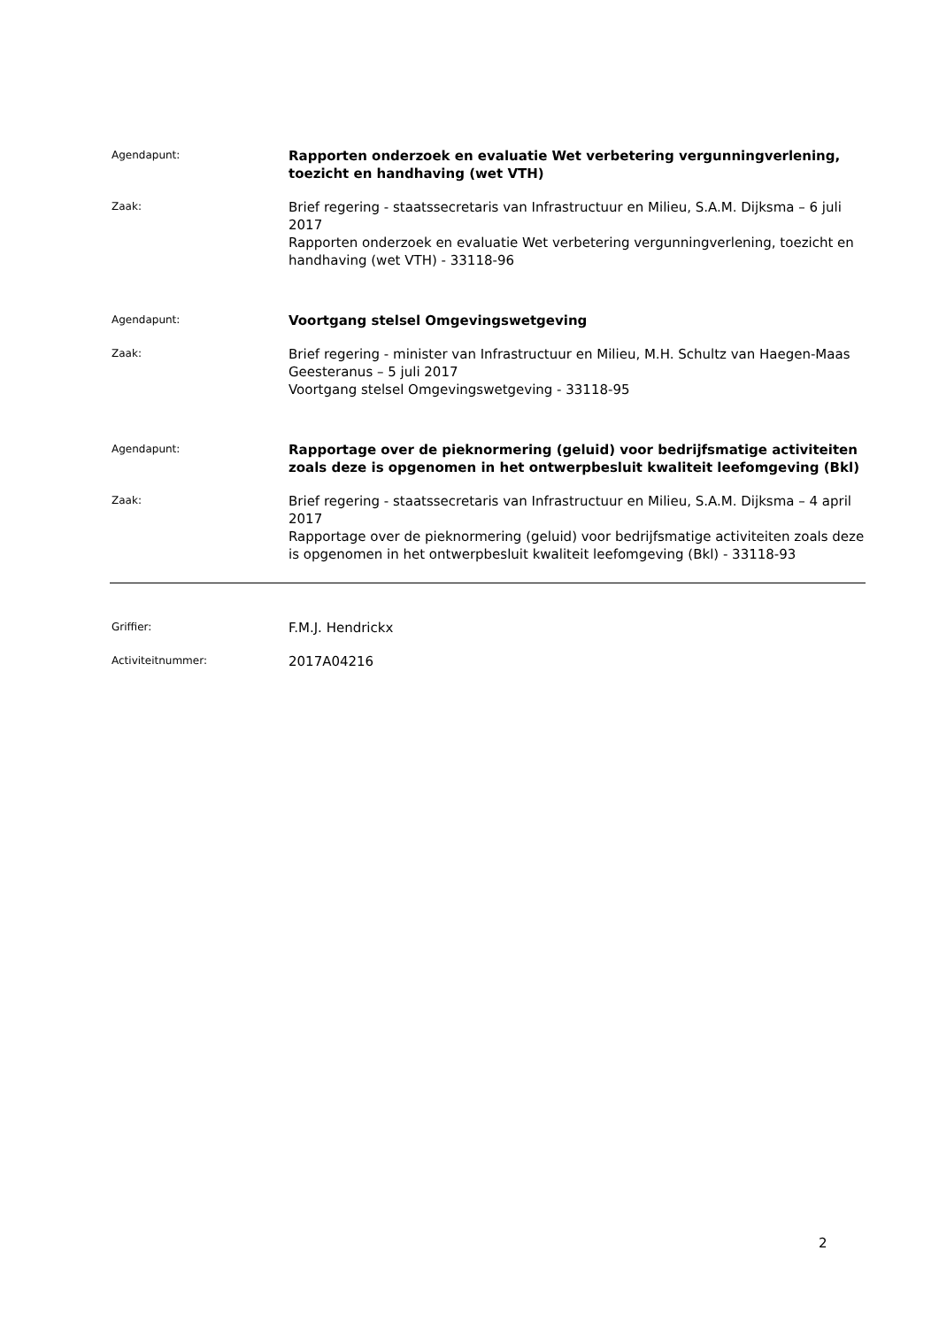Agendapunt:
Rapporten onderzoek en evaluatie Wet verbetering vergunningverlening, toezicht en handhaving (wet VTH)
Zaak:
Brief regering - staatssecretaris van Infrastructuur en Milieu, S.A.M. Dijksma – 6 juli 2017
Rapporten onderzoek en evaluatie Wet verbetering vergunningverlening, toezicht en handhaving (wet VTH) - 33118-96
Agendapunt:
Voortgang stelsel Omgevingswetgeving
Zaak:
Brief regering - minister van Infrastructuur en Milieu, M.H. Schultz van Haegen-Maas Geesteranus – 5 juli 2017
Voortgang stelsel Omgevingswetgeving - 33118-95
Agendapunt:
Rapportage over de pieknormering (geluid) voor bedrijfsmatige activiteiten zoals deze is opgenomen in het ontwerpbesluit kwaliteit leefomgeving (Bkl)
Zaak:
Brief regering - staatssecretaris van Infrastructuur en Milieu, S.A.M. Dijksma – 4 april 2017
Rapportage over de pieknormering (geluid) voor bedrijfsmatige activiteiten zoals deze is opgenomen in het ontwerpbesluit kwaliteit leefomgeving (Bkl) - 33118-93
Griffier:
F.M.J. Hendrickx
Activiteitnummer:
2017A04216
2